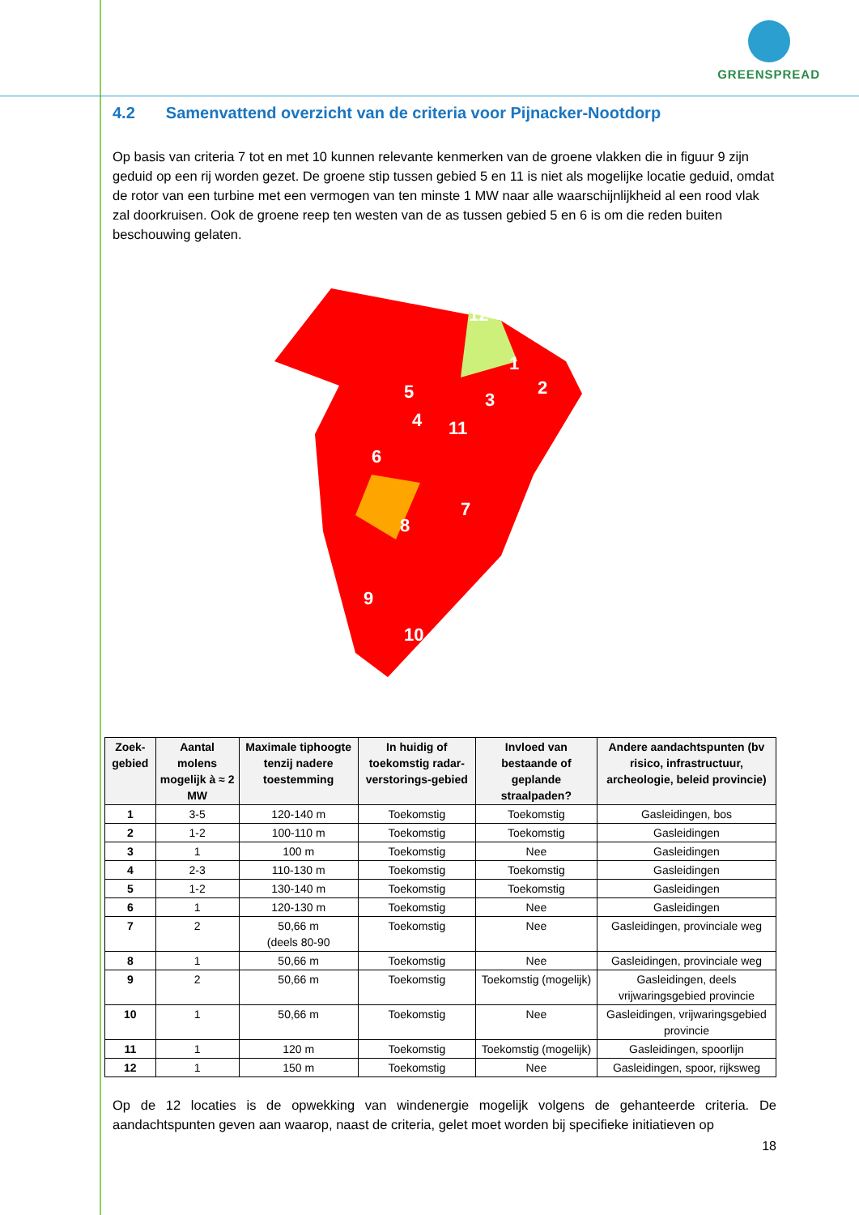GREENSPREAD
4.2 Samenvattend overzicht van de criteria voor Pijnacker-Nootdorp
Op basis van criteria 7 tot en met 10 kunnen relevante kenmerken van de groene vlakken die in figuur 9 zijn geduid op een rij worden gezet. De groene stip tussen gebied 5 en 11 is niet als mogelijke locatie geduid, omdat de rotor van een turbine met een vermogen van ten minste 1 MW naar alle waarschijnlijkheid al een rood vlak zal doorkruisen. Ook de groene reep ten westen van de as tussen gebied 5 en 6 is om die reden buiten beschouwing gelaten.
12
1
2
3
11
5
4
6
7
8
9
10
| Zoek-gebied | Aantal molens mogelijk à ≈ 2 MW | Maximale tiphoogte tenzij nadere toestemming | In huidig of toekomstig radar-verstorings-gebied | Invloed van bestaande of geplande straalpaden? | Andere aandachtspunten (bv risico, infrastructuur, archeologie, beleid provincie) |
| --- | --- | --- | --- | --- | --- |
| 1 | 3-5 | 120-140 m | Toekomstig | Toekomstig | Gasleidingen, bos |
| 2 | 1-2 | 100-110 m | Toekomstig | Toekomstig | Gasleidingen |
| 3 | 1 | 100 m | Toekomstig | Nee | Gasleidingen |
| 4 | 2-3 | 110-130 m | Toekomstig | Toekomstig | Gasleidingen |
| 5 | 1-2 | 130-140 m | Toekomstig | Toekomstig | Gasleidingen |
| 6 | 1 | 120-130 m | Toekomstig | Nee | Gasleidingen |
| 7 | 2 | 50,66 m (deels 80-90 | Toekomstig | Nee | Gasleidingen, provinciale weg |
| 8 | 1 | 50,66 m | Toekomstig | Nee | Gasleidingen, provinciale weg |
| 9 | 2 | 50,66 m | Toekomstig | Toekomstig (mogelijk) | Gasleidingen, deels vrijwaringsgebied provincie |
| 10 | 1 | 50,66 m | Toekomstig | Nee | Gasleidingen, vrijwaringsgebied provincie |
| 11 | 1 | 120 m | Toekomstig | Toekomstig (mogelijk) | Gasleidingen, spoorlijn |
| 12 | 1 | 150 m | Toekomstig | Nee | Gasleidingen, spoor, rijksweg |
Op de 12 locaties is de opwekking van windenergie mogelijk volgens de gehanteerde criteria. De aandachtspunten geven aan waarop, naast de criteria, gelet moet worden bij specifieke initiatieven op
18